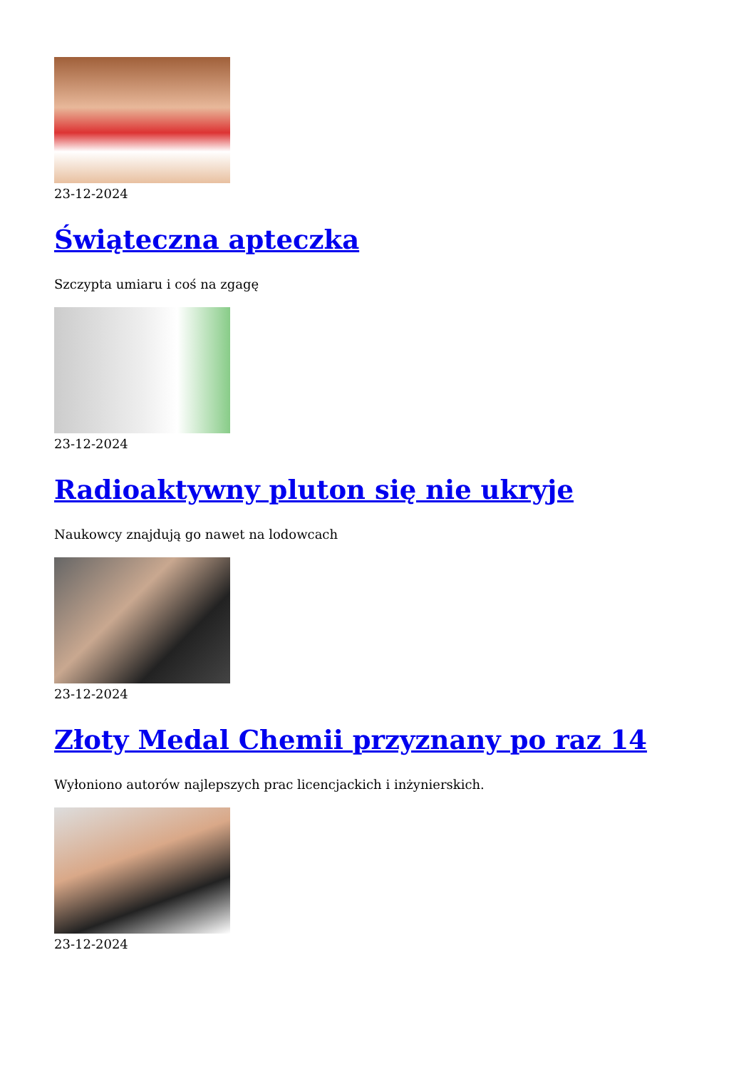23-12-2024
Świąteczna apteczka
Szczypta umiaru i coś na zgagę
23-12-2024
Radioaktywny pluton się nie ukryje
Naukowcy znajdują go nawet na lodowcach
23-12-2024
Złoty Medal Chemii przyznany po raz 14
Wyłoniono autorów najlepszych prac licencjackich i inżynierskich.
23-12-2024